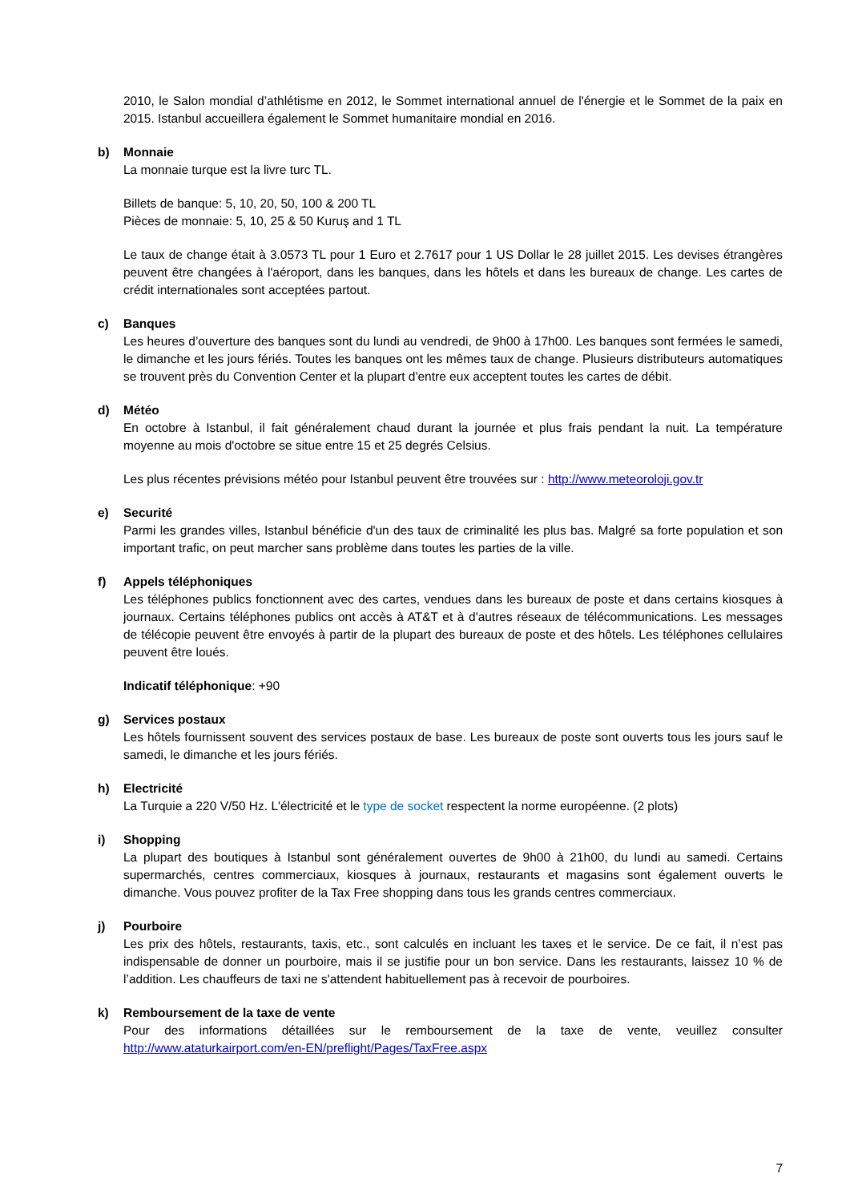2010, le Salon mondial d’athlétisme en 2012, le Sommet international annuel de l'énergie et le Sommet de la paix en 2015. Istanbul accueillera également le Sommet humanitaire mondial en 2016.
b) Monnaie
La monnaie turque est la livre turc TL.
Billets de banque: 5, 10, 20, 50, 100 & 200 TL
Pièces de monnaie: 5, 10, 25 & 50 Kuruş and 1 TL
Le taux de change était à 3.0573 TL pour 1 Euro et 2.7617 pour 1 US Dollar le 28 juillet 2015. Les devises étrangères peuvent être changées à l'aéroport, dans les banques, dans les hôtels et dans les bureaux de change. Les cartes de crédit internationales sont acceptées partout.
c) Banques
Les heures d’ouverture des banques sont du lundi au vendredi, de 9h00 à 17h00. Les banques sont fermées le samedi, le dimanche et les jours fériés. Toutes les banques ont les mêmes taux de change. Plusieurs distributeurs automatiques se trouvent près du Convention Center et la plupart d'entre eux acceptent toutes les cartes de débit.
d) Météo
En octobre à Istanbul, il fait généralement chaud durant la journée et plus frais pendant la nuit. La température moyenne au mois d'octobre se situe entre 15 et 25 degrés Celsius.
Les plus récentes prévisions météo pour Istanbul peuvent être trouvées sur : http://www.meteoroloji.gov.tr
e) Securité
Parmi les grandes villes, Istanbul bénéficie d'un des taux de criminalité les plus bas. Malgré sa forte population et son important trafic, on peut marcher sans problème dans toutes les parties de la ville.
f) Appels téléphoniques
Les téléphones publics fonctionnent avec des cartes, vendues dans les bureaux de poste et dans certains kiosques à journaux. Certains téléphones publics ont accès à AT&T et à d'autres réseaux de télécommunications. Les messages de télécopie peuvent être envoyés à partir de la plupart des bureaux de poste et des hôtels. Les téléphones cellulaires peuvent être loués.
Indicatif téléphonique: +90
g) Services postaux
Les hôtels fournissent souvent des services postaux de base. Les bureaux de poste sont ouverts tous les jours sauf le samedi, le dimanche et les jours fériés.
h) Electricité
La Turquie a 220 V/50 Hz. L'électricité et le type de socket respectent la norme européenne. (2 plots)
i) Shopping
La plupart des boutiques à Istanbul sont généralement ouvertes de 9h00 à 21h00, du lundi au samedi. Certains supermarchés, centres commerciaux, kiosques à journaux, restaurants et magasins sont également ouverts le dimanche. Vous pouvez profiter de la Tax Free shopping dans tous les grands centres commerciaux.
j) Pourboire
Les prix des hôtels, restaurants, taxis, etc., sont calculés en incluant les taxes et le service. De ce fait, il n’est pas indispensable de donner un pourboire, mais il se justifie pour un bon service. Dans les restaurants, laissez 10 % de l’addition. Les chauffeurs de taxi ne s'attendent habituellement pas à recevoir de pourboires.
k) Remboursement de la taxe de vente
Pour des informations détaillées sur le remboursement de la taxe de vente, veuillez consulter http://www.ataturkairport.com/en-EN/preflight/Pages/TaxFree.aspx
7